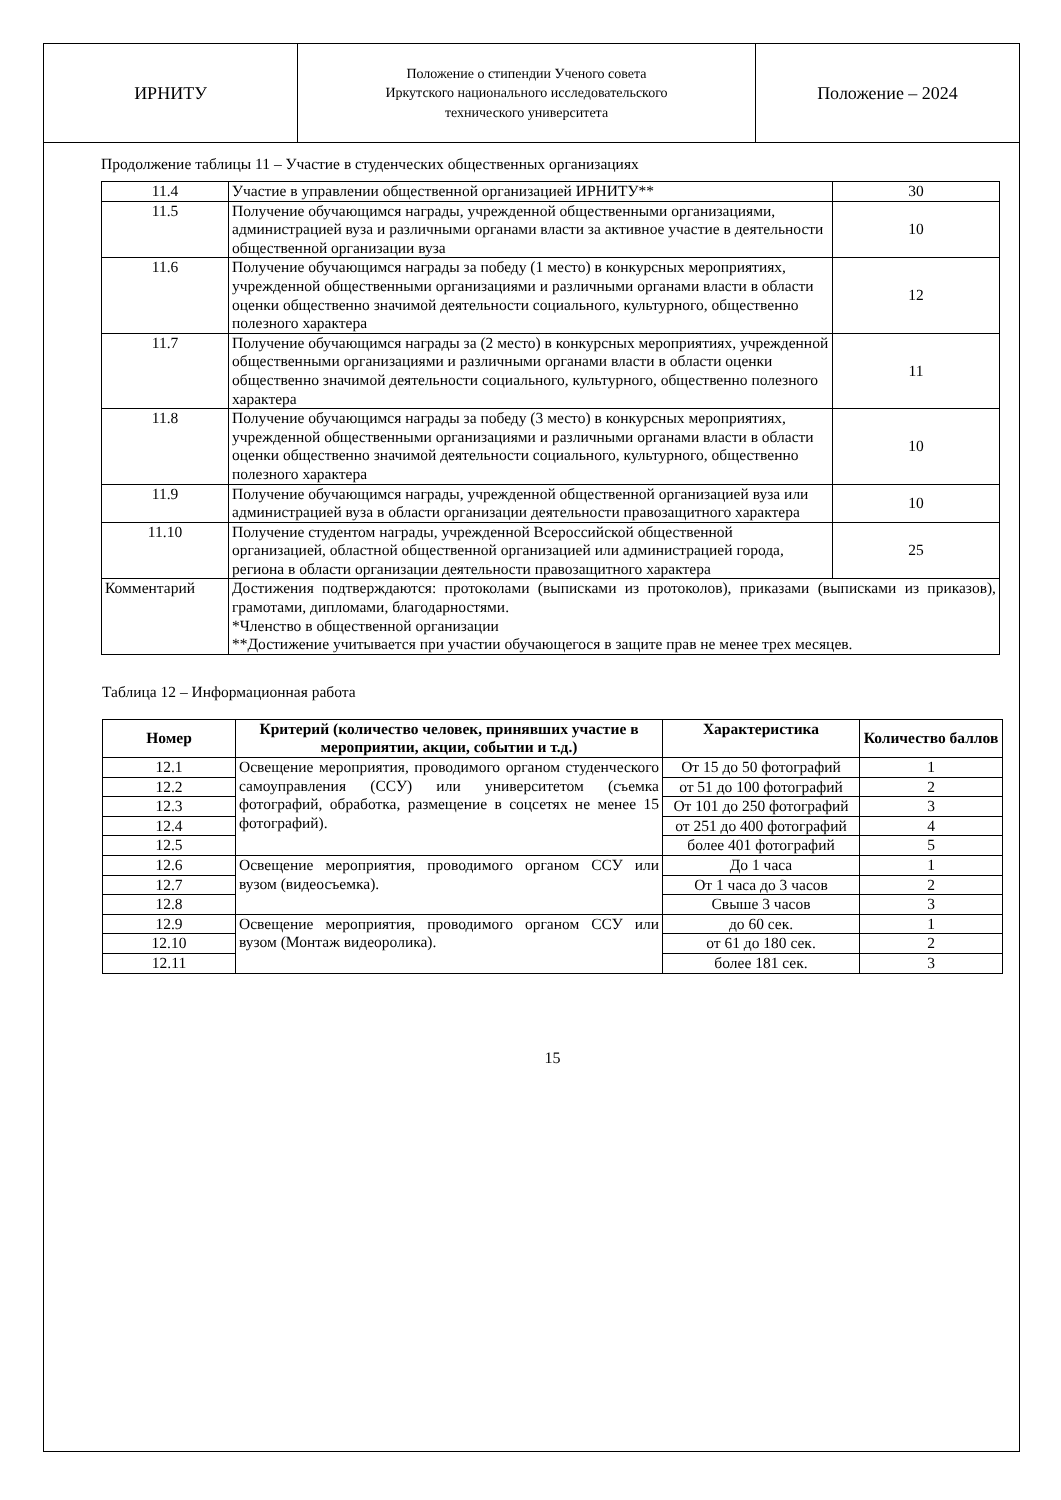| ИРНИТУ | Положение о стипендии Ученого совета Иркутского национального исследовательского технического университета | Положение – 2024 |
Продолжение таблицы 11 – Участие в студенческих общественных организациях
| 11.4 | Участие в управлении общественной организацией ИРНИТУ** | 30 |
| 11.5 | Получение обучающимся награды, учрежденной общественными организациями, администрацией вуза и различными органами власти за активное участие в деятельности общественной организации вуза | 10 |
| 11.6 | Получение обучающимся награды за победу (1 место) в конкурсных мероприятиях, учрежденной общественными организациями и различными органами власти в области оценки общественно значимой деятельности социального, культурного, общественно полезного характера | 12 |
| 11.7 | Получение обучающимся награды за (2 место) в конкурсных мероприятиях, учрежденной общественными организациями и различными органами власти в области оценки общественно значимой деятельности социального, культурного, общественно полезного характера | 11 |
| 11.8 | Получение обучающимся награды за победу (3 место) в конкурсных мероприятиях, учрежденной общественными организациями и различными органами власти в области оценки общественно значимой деятельности социального, культурного, общественно полезного характера | 10 |
| 11.9 | Получение обучающимся награды, учрежденной общественной организацией вуза или администрацией вуза в области организации деятельности правозащитного характера | 10 |
| 11.10 | Получение студентом награды, учрежденной Всероссийской общественной организацией, областной общественной организацией или администрацией города, региона в области организации деятельности правозащитного характера | 25 |
| Комментарий | Достижения подтверждаются: протоколами (выписками из протоколов), приказами (выписками из приказов), грамотами, дипломами, благодарностями. *Членство в общественной организации **Достижение учитывается при участии обучающегося в защите прав не менее трех месяцев. | |
Таблица 12 – Информационная работа
| Номер | Критерий (количество человек, принявших участие в мероприятии, акции, событии и т.д.) | Характеристика | Количество баллов |
| --- | --- | --- | --- |
| 12.1 | Освещение мероприятия, проводимого органом студенческого самоуправления (ССУ) или университетом (съемка фотографий, обработка, размещение в соцсетях не менее 15 фотографий). | От 15 до 50 фотографий | 1 |
| 12.2 | | от 51 до 100 фотографий | 2 |
| 12.3 | | От 101 до 250 фотографий | 3 |
| 12.4 | | от 251 до 400 фотографий | 4 |
| 12.5 | | более 401 фотографий | 5 |
| 12.6 | Освещение мероприятия, проводимого органом ССУ или вузом (видеосъемка). | До 1 часа | 1 |
| 12.7 | | От 1 часа до 3 часов | 2 |
| 12.8 | | Свыше 3 часов | 3 |
| 12.9 | Освещение мероприятия, проводимого органом ССУ или вузом (Монтаж видеоролика). | до 60 сек. | 1 |
| 12.10 | | от 61 до 180 сек. | 2 |
| 12.11 | | более 181 сек. | 3 |
15